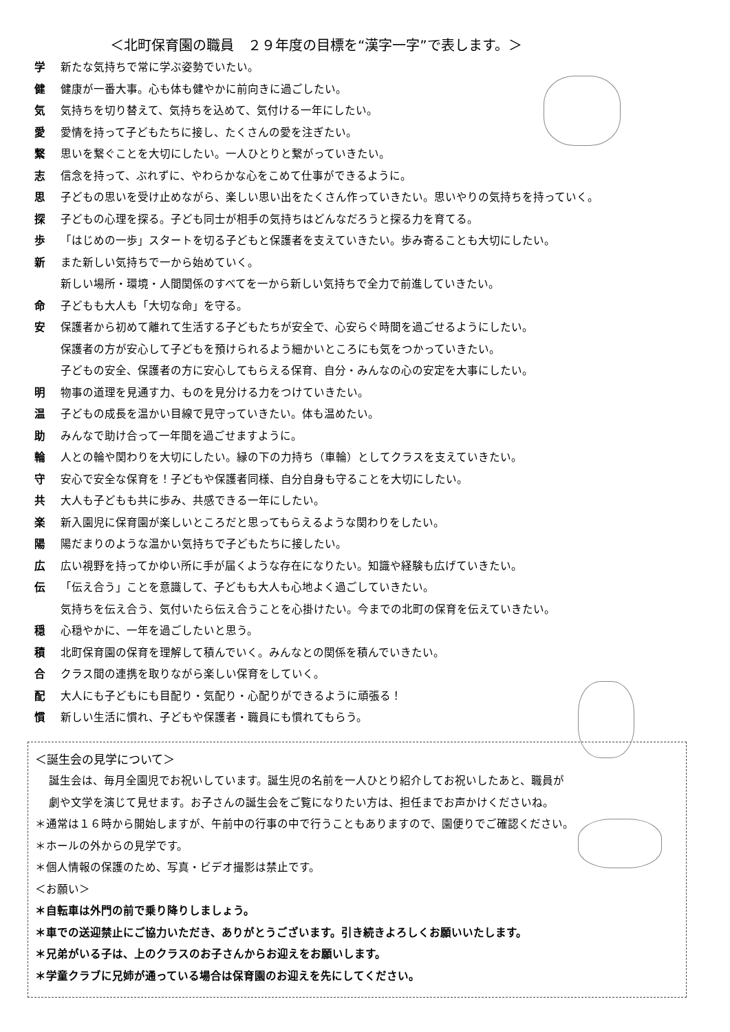＜北町保育園の職員　２９年度の目標を“漢字一字”で表します。＞
学 新たな気持ちで常に学ぶ姿勢でいたい。
健 健康が一番大事。心も体も健やかに前向きに過ごしたい。
気 気持ちを切り替えて、気持ちを込めて、気付ける一年にしたい。
愛 愛情を持って子どもたちに接し、たくさんの愛を注ぎたい。
繋 思いを繋ぐことを大切にしたい。一人ひとりと繋がっていきたい。
志 信念を持って、ぶれずに、やわらかな心をこめて仕事ができるように。
思 子どもの思いを受け止めながら、楽しい思い出をたくさん作っていきたい。思いやりの気持ちを持っていく。
探 子どもの心理を探る。子ども同士が相手の気持ちはどんなだろうと探る力を育てる。
歩 「はじめの一歩」スタートを切る子どもと保護者を支えていきたい。歩み寄ることも大切にしたい。
新 また新しい気持ちで一から始めていく。
新しい場所・環境・人間関係のすべてを一から新しい気持ちで全力で前進していきたい。
命 子どもも大人も「大切な命」を守る。
安 保護者から初めて離れて生活する子どもたちが安全で、心安らぐ時間を過ごせるようにしたい。
保護者の方が安心して子どもを預けられるよう細かいところにも気をつかっていきたい。
子どもの安全、保護者の方に安心してもらえる保育、自分・みんなの心の安定を大事にしたい。
明 物事の道理を見通す力、ものを見分ける力をつけていきたい。
温 子どもの成長を温かい目線で見守っていきたい。体も温めたい。
助 みんなで助け合って一年間を過ごせますように。
輪 人との輪や関わりを大切にしたい。縁の下の力持ち（車輪）としてクラスを支えていきたい。
守 安心で安全な保育を！子どもや保護者同様、自分自身も守ることを大切にしたい。
共 大人も子どもも共に歩み、共感できる一年にしたい。
楽 新入園児に保育園が楽しいところだと思ってもらえるような関わりをしたい。
陽 陽だまりのような温かい気持ちで子どもたちに接したい。
広 広い視野を持ってかゆい所に手が届くような存在になりたい。知識や経験も広げていきたい。
伝 「伝え合う」ことを意識して、子どもも大人も心地よく過ごしていきたい。
気持ちを伝え合う、気付いたら伝え合うことを心掛けたい。今までの北町の保育を伝えていきたい。
穏 心穏やかに、一年を過ごしたいと思う。
積 北町保育園の保育を理解して積んでいく。みんなとの関係を積んでいきたい。
合 クラス間の連携を取りながら楽しい保育をしていく。
配 大人にも子どもにも目配り・気配り・心配りができるように頑張る！
慣 新しい生活に慣れ、子どもや保護者・職員にも慣れてもらう。
＜誕生会の見学について＞
誕生会は、毎月全園児でお祝いしています。誕生児の名前を一人ひとり紹介してお祝いしたあと、職員が
劇や文学を演じて見せます。お子さんの誕生会をご覧になりたい方は、担任までお声かけくださいね。
＊通常は１６時から開始しますが、午前中の行事の中で行うこともありますので、園便りでご確認ください。
＊ホールの外からの見学です。
＊個人情報の保護のため、写真・ビデオ撮影は禁止です。
＜お願い＞
＊自転車は外門の前で乗り降りしましょう。
＊車での送迎禁止にご協力いただき、ありがとうございます。引き続きよろしくお願いいたします。
＊兄弟がいる子は、上のクラスのお子さんからお迎えをお願いします。
＊学童クラブに兄姉が通っている場合は保育園のお迎えを先にしてください。